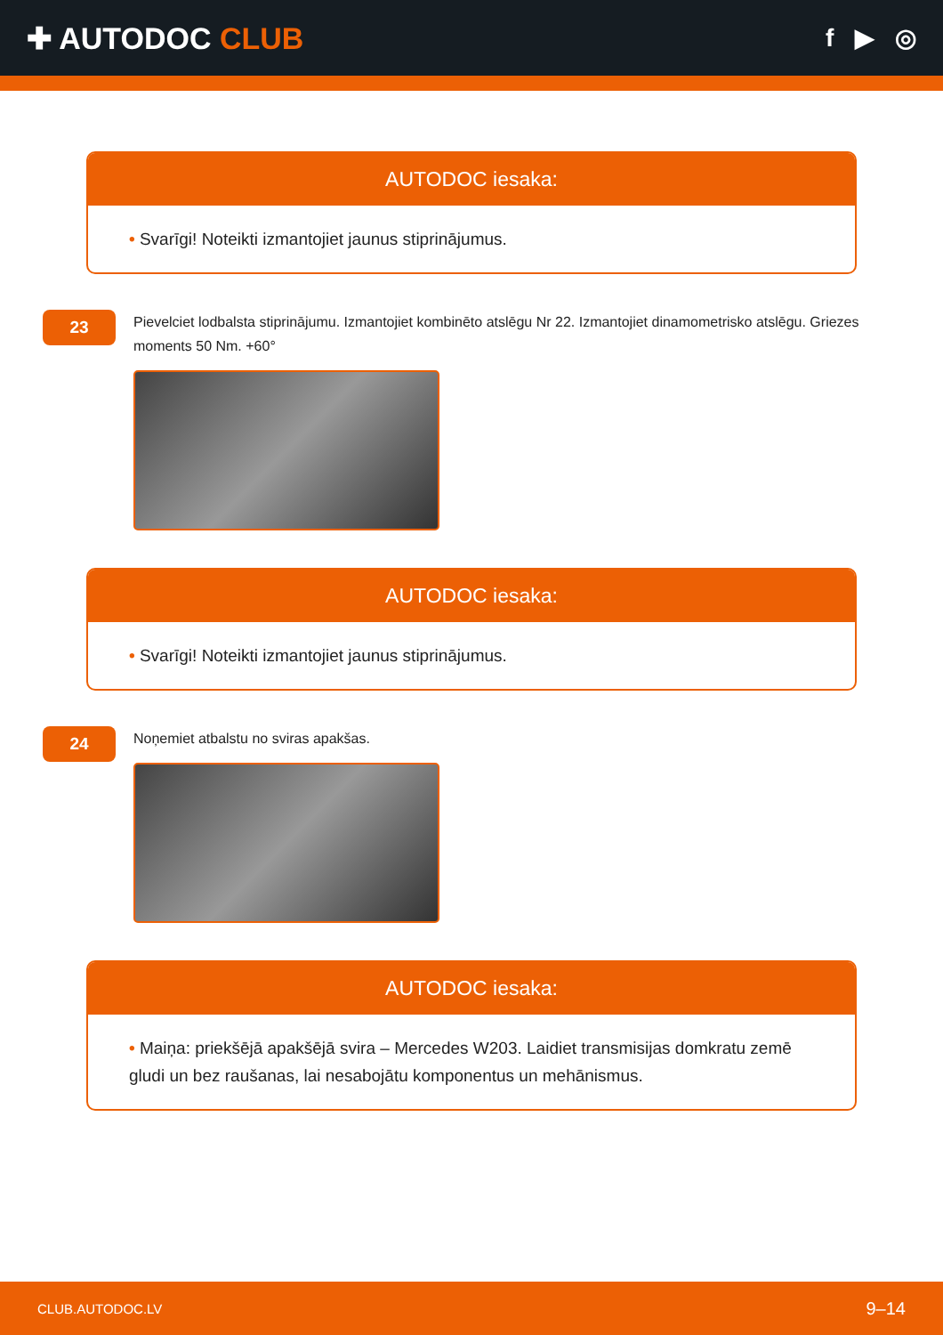✚ AUTODOC CLUB
f ▶ ◎
AUTODOC iesaka:
• Svarīgi! Noteikti izmantojiet jaunus stiprinājumus.
23
Pievelciet lodbalsta stiprinājumu. Izmantojiet kombinēto atslēgu Nr 22. Izmantojiet dinamometrisko atslēgu. Griezes moments 50 Nm. +60°
AUTODOC iesaka:
• Svarīgi! Noteikti izmantojiet jaunus stiprinājumus.
24
Noņemiet atbalstu no sviras apakšas.
AUTODOC iesaka:
• Maiņa: priekšējā apakšējā svira – Mercedes W203. Laidiet transmisijas domkratu zemē gludi un bez raušanas, lai nesabojātu komponentus un mehānismus.
CLUB.AUTODOC.LV 9–14